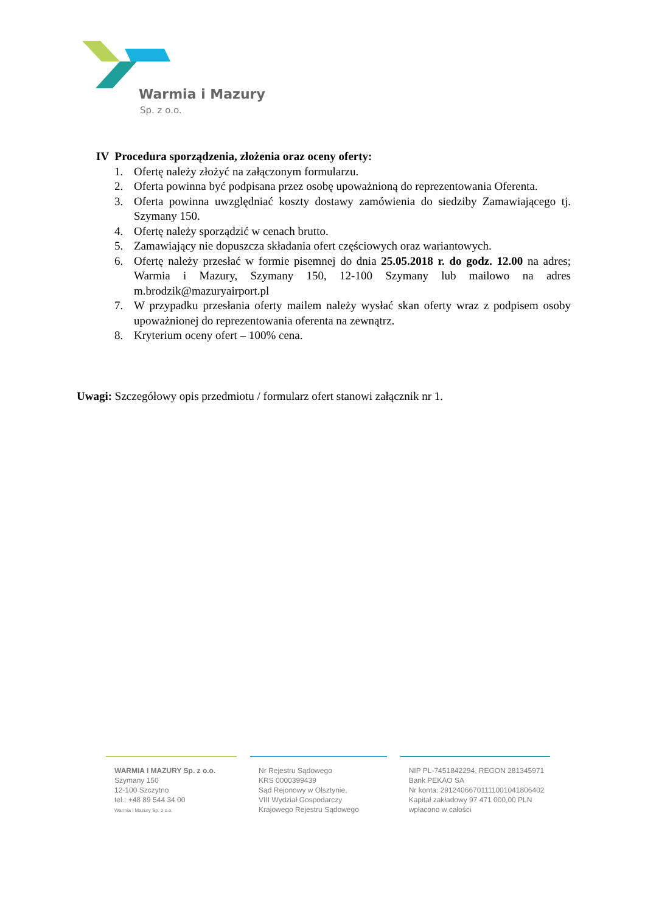Warmia i Mazury
Sp. z o.o.
IV Procedura sporządzenia, złożenia oraz oceny oferty:
1. Ofertę należy złożyć na załączonym formularzu.
2. Oferta powinna być podpisana przez osobę upoważnioną do reprezentowania Oferenta.
3. Oferta powinna uwzględniać koszty dostawy zamówienia do siedziby Zamawiającego tj. Szymany 150.
4. Ofertę należy sporządzić w cenach brutto.
5. Zamawiający nie dopuszcza składania ofert częściowych oraz wariantowych.
6. Ofertę należy przesłać w formie pisemnej do dnia 25.05.2018 r. do godz. 12.00 na adres; Warmia i Mazury, Szymany 150, 12-100 Szymany lub mailowo na adres m.brodzik@mazuryairport.pl
7. W przypadku przesłania oferty mailem należy wysłać skan oferty wraz z podpisem osoby upoważnionej do reprezentowania oferenta na zewnątrz.
8. Kryterium oceny ofert – 100% cena.
Uwagi: Szczegółowy opis przedmiotu / formularz ofert stanowi załącznik nr 1.
WARMIA I MAZURY Sp. z o.o.
Szymany 150
12-100 Szczytno
tel.: +48 89 544 34 00
Warmia i Mazury Sp. z o.o.
Nr Rejestru Sądowego
KRS 0000399439
Sąd Rejonowy w Olsztynie,
VIII Wydział Gospodarczy
Krajowego Rejestru Sądowego
NIP PL-7451842294, REGON 281345971
Bank PEKAO SA
Nr konta: 29124066701111001041806402
Kapitał zakładowy 97 471 000,00 PLN
wpłacono w całości